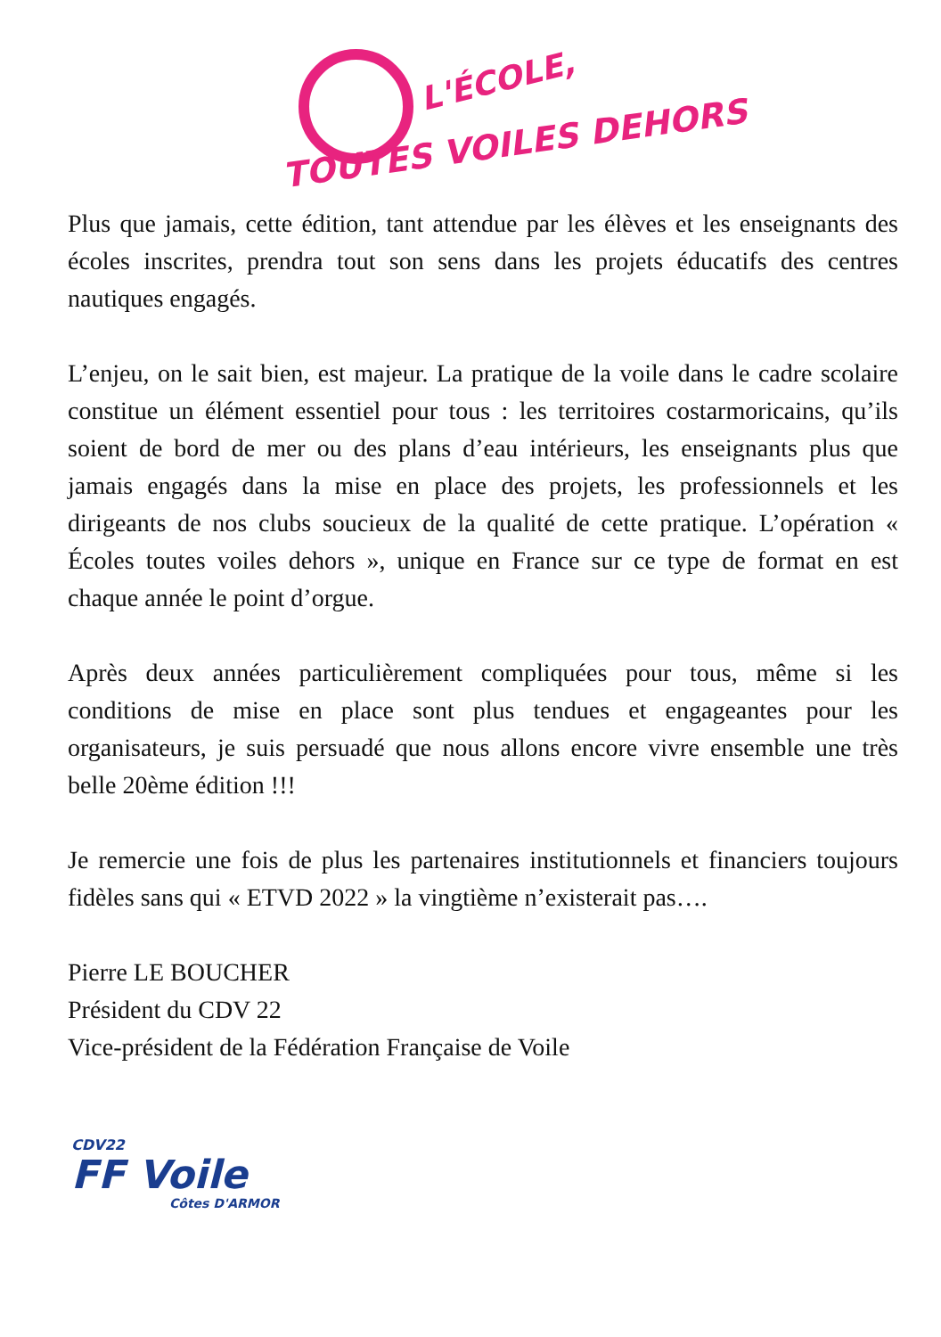L'ÉCOLE,
TOUTES VOILES DEHORS
Plus que jamais, cette édition, tant attendue par les élèves et les enseignants des écoles inscrites, prendra tout son sens dans les projets éducatifs des centres nautiques engagés.
L’enjeu, on le sait bien, est majeur. La pratique de la voile dans le cadre scolaire constitue un élément essentiel pour tous : les territoires costarmoricains, qu’ils soient de bord de mer ou des plans d’eau intérieurs, les enseignants plus que jamais engagés dans la mise en place des projets, les professionnels et les dirigeants de nos clubs soucieux de la qualité de cette pratique. L’opération « Écoles toutes voiles dehors », unique en France sur ce type de format en est chaque année le point d’orgue.
Après deux années particulièrement compliquées pour tous, même si les conditions de mise en place sont plus tendues et engageantes pour les organisateurs, je suis persuadé que nous allons encore vivre ensemble une très belle 20ème édition !!!
Je remercie une fois de plus les partenaires institutionnels et financiers toujours fidèles sans qui « ETVD 2022 » la vingtième n’existerait pas….
Pierre LE BOUCHER
Président du CDV 22
Vice-président de la Fédération Française de Voile
CDV22
FF Voile
Côtes D'ARMOR